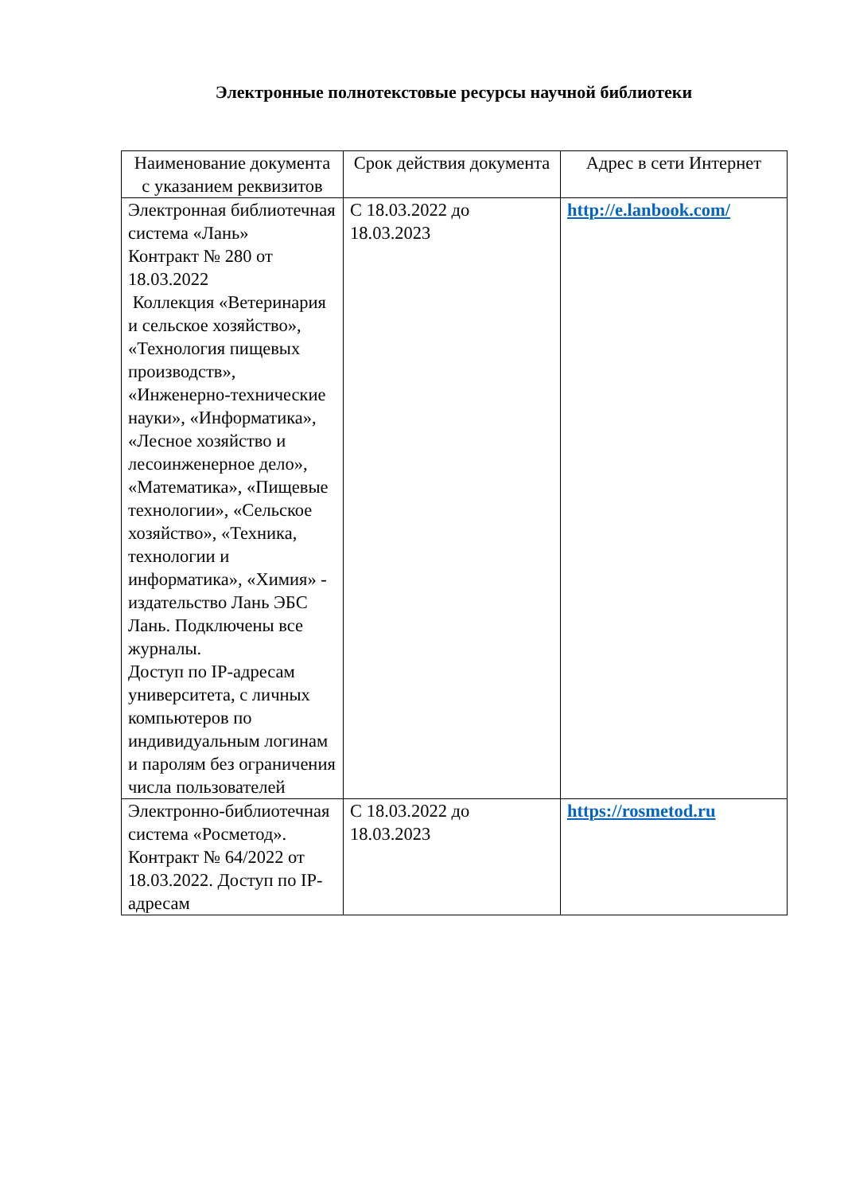Электронные полнотекстовые ресурсы научной библиотеки
| Наименование документа с указанием реквизитов | Срок действия документа | Адрес в сети Интернет |
| --- | --- | --- |
| Электронная библиотечная система «Лань» Контракт № 280 от 18.03.2022 Коллекция «Ветеринария и сельское хозяйство», «Технология пищевых производств», «Инженерно-технические науки», «Информатика», «Лесное хозяйство и лесоинженерное дело», «Математика», «Пищевые технологии», «Сельское хозяйство», «Техника, технологии и информатика», «Химия» - издательство Лань ЭБС Лань. Подключены все журналы. Доступ по IP-адресам университета, с личных компьютеров по индивидуальным логинам и паролям без ограничения числа пользователей | С 18.03.2022 до 18.03.2023 | http://e.lanbook.com/ |
| Электронно-библиотечная система «Росметод». Контракт № 64/2022 от 18.03.2022. Доступ по IP-адресам | С 18.03.2022 до 18.03.2023 | https://rosmetod.ru |